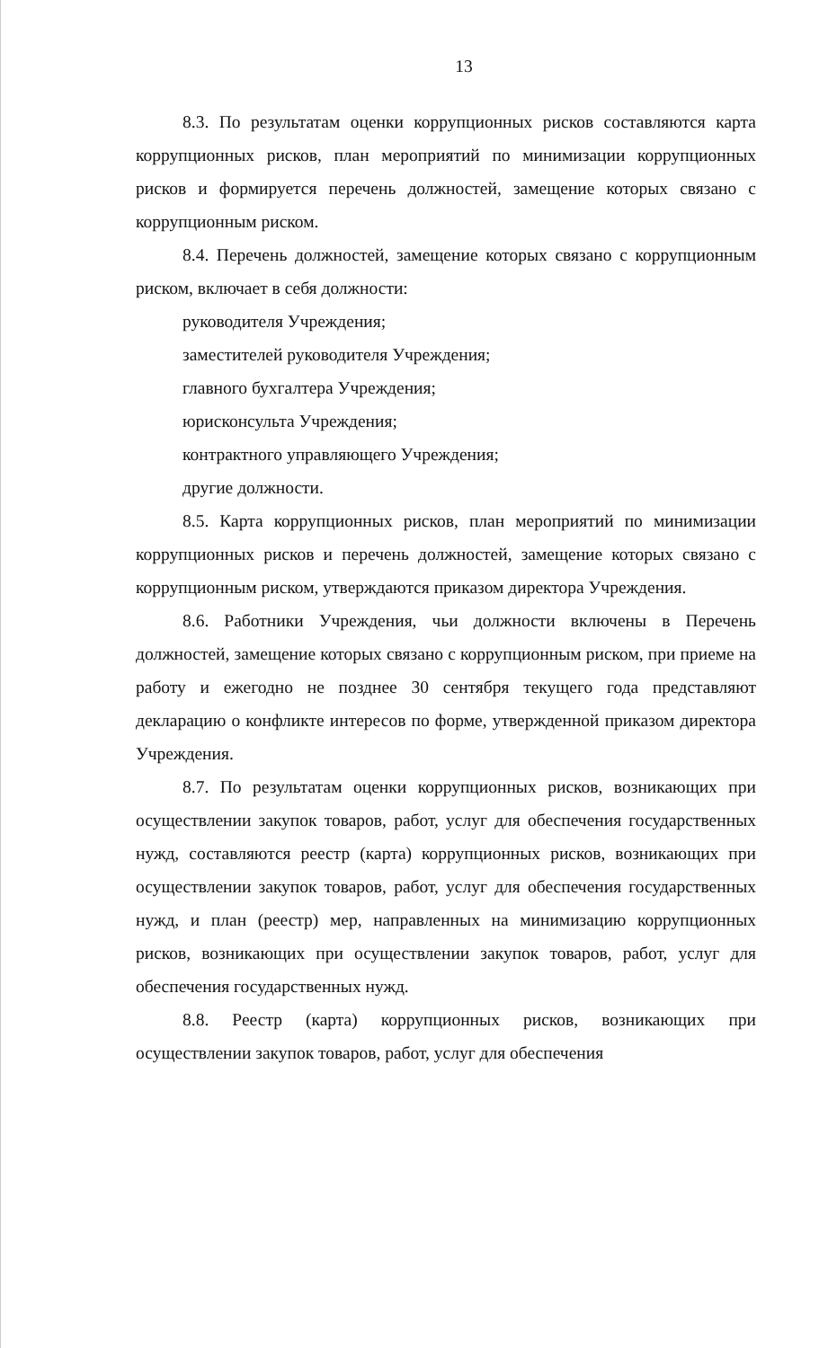13
8.3. По результатам оценки коррупционных рисков составляются карта коррупционных рисков, план мероприятий по минимизации коррупционных рисков и формируется перечень должностей, замещение которых связано с коррупционным риском.
8.4. Перечень должностей, замещение которых связано с коррупционным риском, включает в себя должности:
руководителя Учреждения;
заместителей руководителя Учреждения;
главного бухгалтера Учреждения;
юрисконсульта Учреждения;
контрактного управляющего Учреждения;
другие должности.
8.5. Карта коррупционных рисков, план мероприятий по минимизации коррупционных рисков и перечень должностей, замещение которых связано с коррупционным риском, утверждаются приказом директора Учреждения.
8.6. Работники Учреждения, чьи должности включены в Перечень должностей, замещение которых связано с коррупционным риском, при приеме на работу и ежегодно не позднее 30 сентября текущего года представляют декларацию о конфликте интересов по форме, утвержденной приказом директора Учреждения.
8.7. По результатам оценки коррупционных рисков, возникающих при осуществлении закупок товаров, работ, услуг для обеспечения государственных нужд, составляются реестр (карта) коррупционных рисков, возникающих при осуществлении закупок товаров, работ, услуг для обеспечения государственных нужд, и план (реестр) мер, направленных на минимизацию коррупционных рисков, возникающих при осуществлении закупок товаров, работ, услуг для обеспечения государственных нужд.
8.8. Реестр (карта) коррупционных рисков, возникающих при осуществлении закупок товаров, работ, услуг для обеспечения